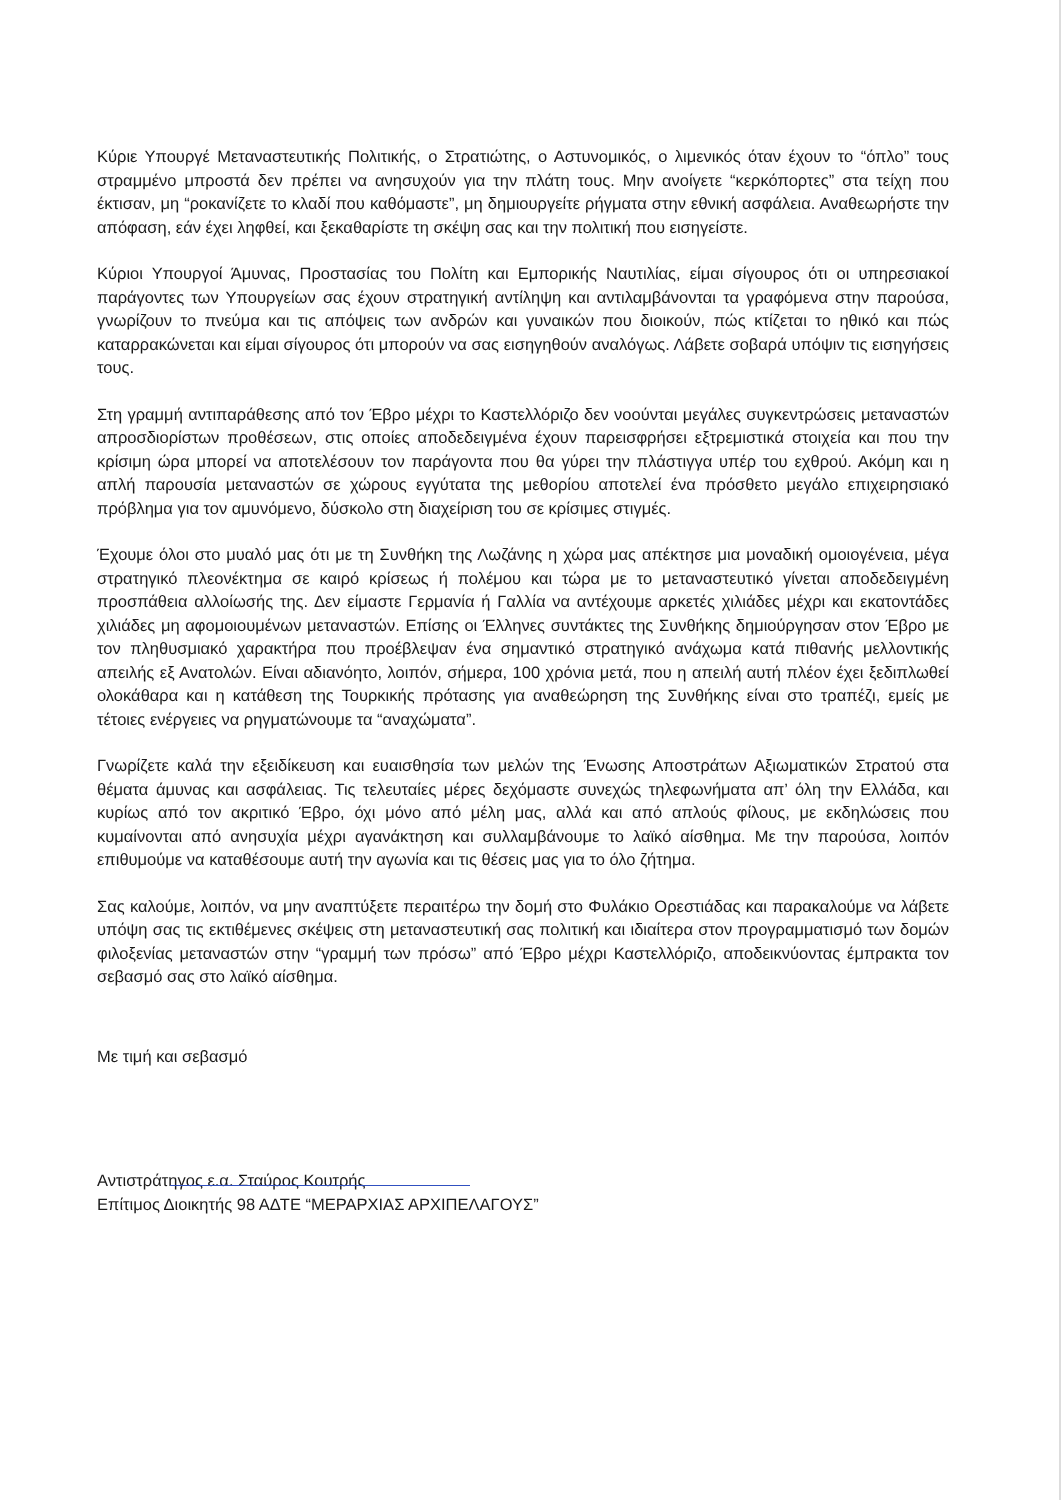Κύριε Υπουργέ Μεταναστευτικής Πολιτικής, ο Στρατιώτης, ο Αστυνομικός, ο λιμενικός όταν έχουν το “όπλο” τους στραμμένο μπροστά δεν πρέπει να ανησυχούν για την πλάτη τους. Μην ανοίγετε “κερκόπορτες” στα τείχη που έκτισαν, μη “ροκανίζετε το κλαδί που καθόμαστε”, μη δημιουργείτε ρήγματα στην εθνική ασφάλεια. Αναθεωρήστε την απόφαση, εάν έχει ληφθεί, και ξεκαθαρίστε τη σκέψη σας και την πολιτική που εισηγείστε.
Κύριοι Υπουργοί Άμυνας, Προστασίας του Πολίτη και Εμπορικής Ναυτιλίας, είμαι σίγουρος ότι οι υπηρεσιακοί παράγοντες των Υπουργείων σας έχουν στρατηγική αντίληψη και αντιλαμβάνονται τα γραφόμενα στην παρούσα, γνωρίζουν το πνεύμα και τις απόψεις των ανδρών και γυναικών που διοικούν, πώς κτίζεται το ηθικό και πώς καταρρακώνεται και είμαι σίγουρος ότι μπορούν να σας εισηγηθούν αναλόγως. Λάβετε σοβαρά υπόψιν τις εισηγήσεις τους.
Στη γραμμή αντιπαράθεσης από τον Έβρο μέχρι το Καστελλόριζο δεν νοούνται μεγάλες συγκεντρώσεις μεταναστών απροσδιορίστων προθέσεων, στις οποίες αποδεδειγμένα έχουν παρεισφρήσει εξτρεμιστικά στοιχεία και που την κρίσιμη ώρα μπορεί να αποτελέσουν τον παράγοντα που θα γύρει την πλάστιγγα υπέρ του εχθρού. Ακόμη και η απλή παρουσία μεταναστών σε χώρους εγγύτατα της μεθορίου αποτελεί ένα πρόσθετο μεγάλο επιχειρησιακό πρόβλημα για τον αμυνόμενο, δύσκολο στη διαχείριση του σε κρίσιμες στιγμές.
Έχουμε όλοι στο μυαλό μας ότι με τη Συνθήκη της Λωζάνης η χώρα μας απέκτησε μια μοναδική ομοιογένεια, μέγα στρατηγικό πλεονέκτημα σε καιρό κρίσεως ή πολέμου και τώρα με το μεταναστευτικό γίνεται αποδεδειγμένη προσπάθεια αλλοίωσής της. Δεν είμαστε Γερμανία ή Γαλλία να αντέχουμε αρκετές χιλιάδες μέχρι και εκατοντάδες χιλιάδες μη αφομοιουμένων μεταναστών. Επίσης οι Έλληνες συντάκτες της Συνθήκης δημιούργησαν στον Έβρο με τον πληθυσμιακό χαρακτήρα που προέβλεψαν ένα σημαντικό στρατηγικό ανάχωμα κατά πιθανής μελλοντικής απειλής εξ Ανατολών. Είναι αδιανόητο, λοιπόν, σήμερα, 100 χρόνια μετά, που η απειλή αυτή πλέον έχει ξεδιπλωθεί ολοκάθαρα και η κατάθεση της Τουρκικής πρότασης για αναθεώρηση της Συνθήκης είναι στο τραπέζι, εμείς με τέτοιες ενέργειες να ρηγματώνουμε τα “αναχώματα”.
Γνωρίζετε καλά την εξειδίκευση και ευαισθησία των μελών της Ένωσης Αποστράτων Αξιωματικών Στρατού στα θέματα άμυνας και ασφάλειας. Τις τελευταίες μέρες δεχόμαστε συνεχώς τηλεφωνήματα απ’ όλη την Ελλάδα, και κυρίως από τον ακριτικό Έβρο, όχι μόνο από μέλη μας, αλλά και από απλούς φίλους, με εκδηλώσεις που κυμαίνονται από ανησυχία μέχρι αγανάκτηση και συλλαμβάνουμε το λαϊκό αίσθημα. Με την παρούσα, λοιπόν επιθυμούμε να καταθέσουμε αυτή την αγωνία και τις θέσεις μας για το όλο ζήτημα.
Σας καλούμε, λοιπόν, να μην αναπτύξετε περαιτέρω την δομή στο Φυλάκιο Ορεστιάδας και παρακαλούμε να λάβετε υπόψη σας τις εκτιθέμενες σκέψεις στη μεταναστευτική σας πολιτική και ιδιαίτερα στον προγραμματισμό των δομών φιλοξενίας μεταναστών στην “γραμμή των πρόσω” από Έβρο μέχρι Καστελλόριζο, αποδεικνύοντας έμπρακτα τον σεβασμό σας στο λαϊκό αίσθημα.
Με τιμή και σεβασμό
Αντιστράτηγος ε.α. Σταύρος Κουτρής
Επίτιμος Διοικητής 98 ΑΔΤΕ “ΜΕΡΑΡΧΙΑΣ ΑΡΧΙΠΕΛΑΓΟΥΣ”